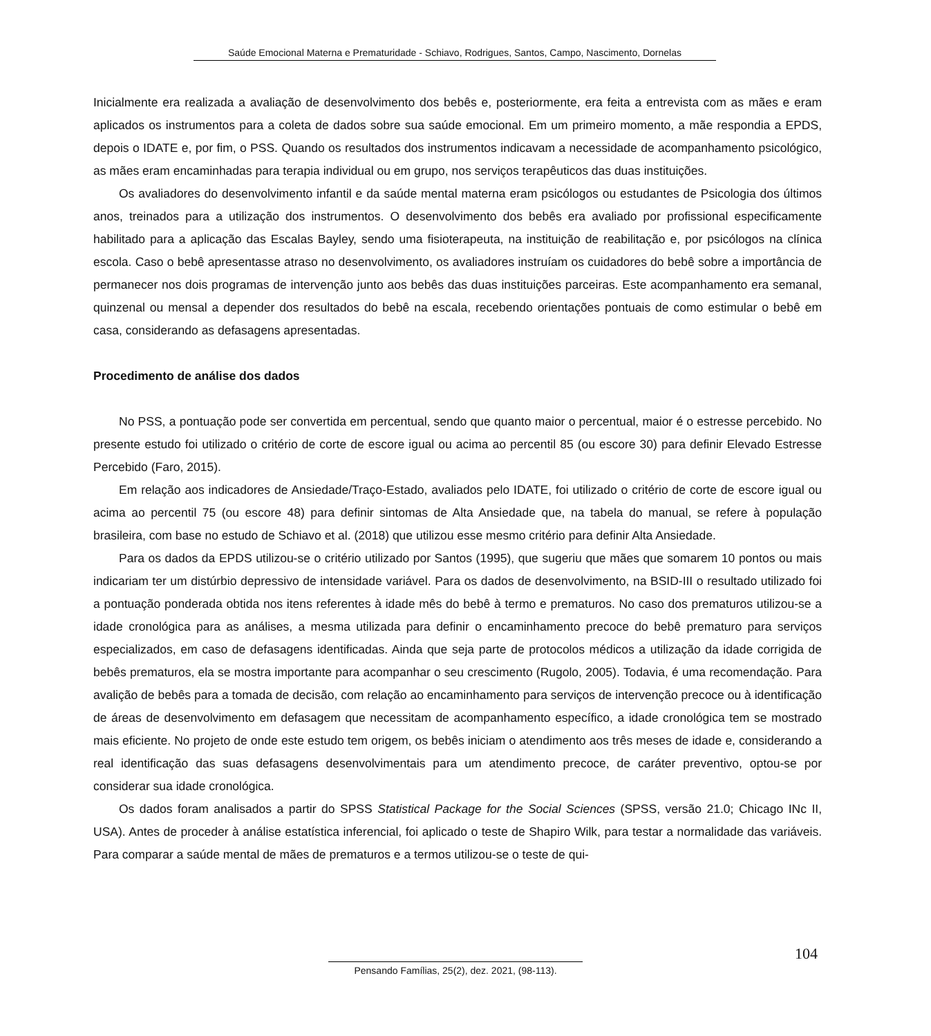Saúde Emocional Materna e Prematuridade - Schiavo, Rodrigues, Santos, Campo, Nascimento, Dornelas
Inicialmente era realizada a avaliação de desenvolvimento dos bebês e, posteriormente, era feita a entrevista com as mães e eram aplicados os instrumentos para a coleta de dados sobre sua saúde emocional. Em um primeiro momento, a mãe respondia a EPDS, depois o IDATE e, por fim, o PSS. Quando os resultados dos instrumentos indicavam a necessidade de acompanhamento psicológico, as mães eram encaminhadas para terapia individual ou em grupo, nos serviços terapêuticos das duas instituições.
Os avaliadores do desenvolvimento infantil e da saúde mental materna eram psicólogos ou estudantes de Psicologia dos últimos anos, treinados para a utilização dos instrumentos. O desenvolvimento dos bebês era avaliado por profissional especificamente habilitado para a aplicação das Escalas Bayley, sendo uma fisioterapeuta, na instituição de reabilitação e, por psicólogos na clínica escola. Caso o bebê apresentasse atraso no desenvolvimento, os avaliadores instruíam os cuidadores do bebê sobre a importância de permanecer nos dois programas de intervenção junto aos bebês das duas instituições parceiras. Este acompanhamento era semanal, quinzenal ou mensal a depender dos resultados do bebê na escala, recebendo orientações pontuais de como estimular o bebê em casa, considerando as defasagens apresentadas.
Procedimento de análise dos dados
No PSS, a pontuação pode ser convertida em percentual, sendo que quanto maior o percentual, maior é o estresse percebido. No presente estudo foi utilizado o critério de corte de escore igual ou acima ao percentil 85 (ou escore 30) para definir Elevado Estresse Percebido (Faro, 2015).
Em relação aos indicadores de Ansiedade/Traço-Estado, avaliados pelo IDATE, foi utilizado o critério de corte de escore igual ou acima ao percentil 75 (ou escore 48) para definir sintomas de Alta Ansiedade que, na tabela do manual, se refere à população brasileira, com base no estudo de Schiavo et al. (2018) que utilizou esse mesmo critério para definir Alta Ansiedade.
Para os dados da EPDS utilizou-se o critério utilizado por Santos (1995), que sugeriu que mães que somarem 10 pontos ou mais indicariam ter um distúrbio depressivo de intensidade variável. Para os dados de desenvolvimento, na BSID-III o resultado utilizado foi a pontuação ponderada obtida nos itens referentes à idade mês do bebê à termo e prematuros. No caso dos prematuros utilizou-se a idade cronológica para as análises, a mesma utilizada para definir o encaminhamento precoce do bebê prematuro para serviços especializados, em caso de defasagens identificadas. Ainda que seja parte de protocolos médicos a utilização da idade corrigida de bebês prematuros, ela se mostra importante para acompanhar o seu crescimento (Rugolo, 2005). Todavia, é uma recomendação. Para avalição de bebês para a tomada de decisão, com relação ao encaminhamento para serviços de intervenção precoce ou à identificação de áreas de desenvolvimento em defasagem que necessitam de acompanhamento específico, a idade cronológica tem se mostrado mais eficiente. No projeto de onde este estudo tem origem, os bebês iniciam o atendimento aos três meses de idade e, considerando a real identificação das suas defasagens desenvolvimentais para um atendimento precoce, de caráter preventivo, optou-se por considerar sua idade cronológica.
Os dados foram analisados a partir do SPSS Statistical Package for the Social Sciences (SPSS, versão 21.0; Chicago INc II, USA). Antes de proceder à análise estatística inferencial, foi aplicado o teste de Shapiro Wilk, para testar a normalidade das variáveis. Para comparar a saúde mental de mães de prematuros e a termos utilizou-se o teste de qui-
104
Pensando Famílias, 25(2), dez. 2021, (98-113).